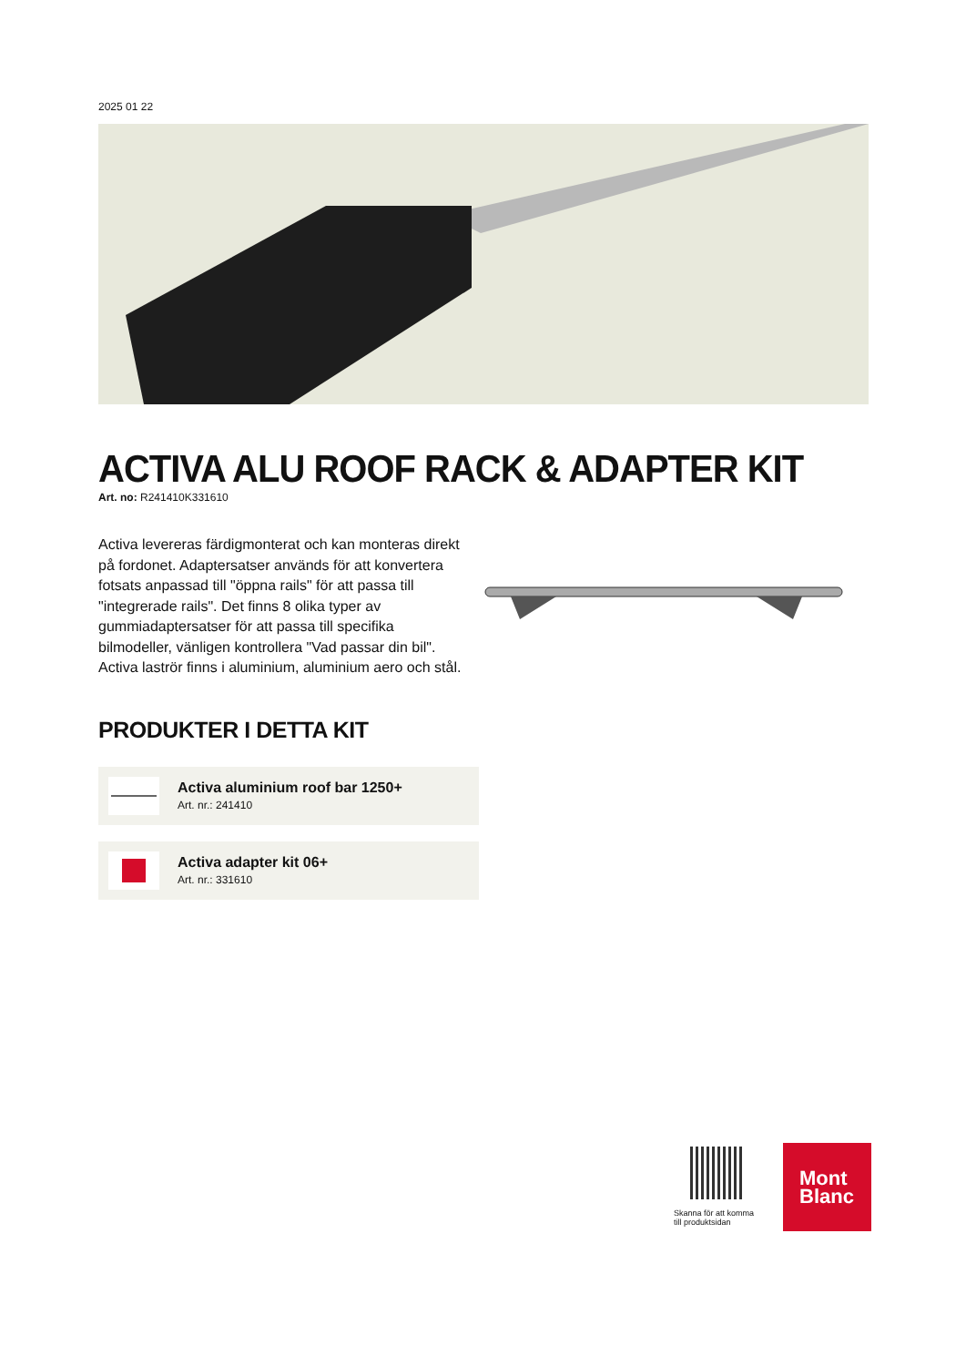2025 01 22
ACTIVA ALU ROOF RACK & ADAPTER KIT
Art. no: R241410K331610
Activa levereras färdigmonterat och kan monteras direkt på fordonet. Adaptersatser används för att konvertera fotsats anpassad till "öppna rails" för att passa till "integrerade rails". Det finns 8 olika typer av gummiadaptersatser för att passa till specifika bilmodeller, vänligen kontrollera "Vad passar din bil".
Activa laströr finns i aluminium, aluminium aero och stål.
PRODUKTER I DETTA KIT
Activa aluminium roof bar 1250+
Art. nr.: 241410
Activa adapter kit 06+
Art. nr.: 331610
Skanna för att komma till produktsidan
Mont
Blanc